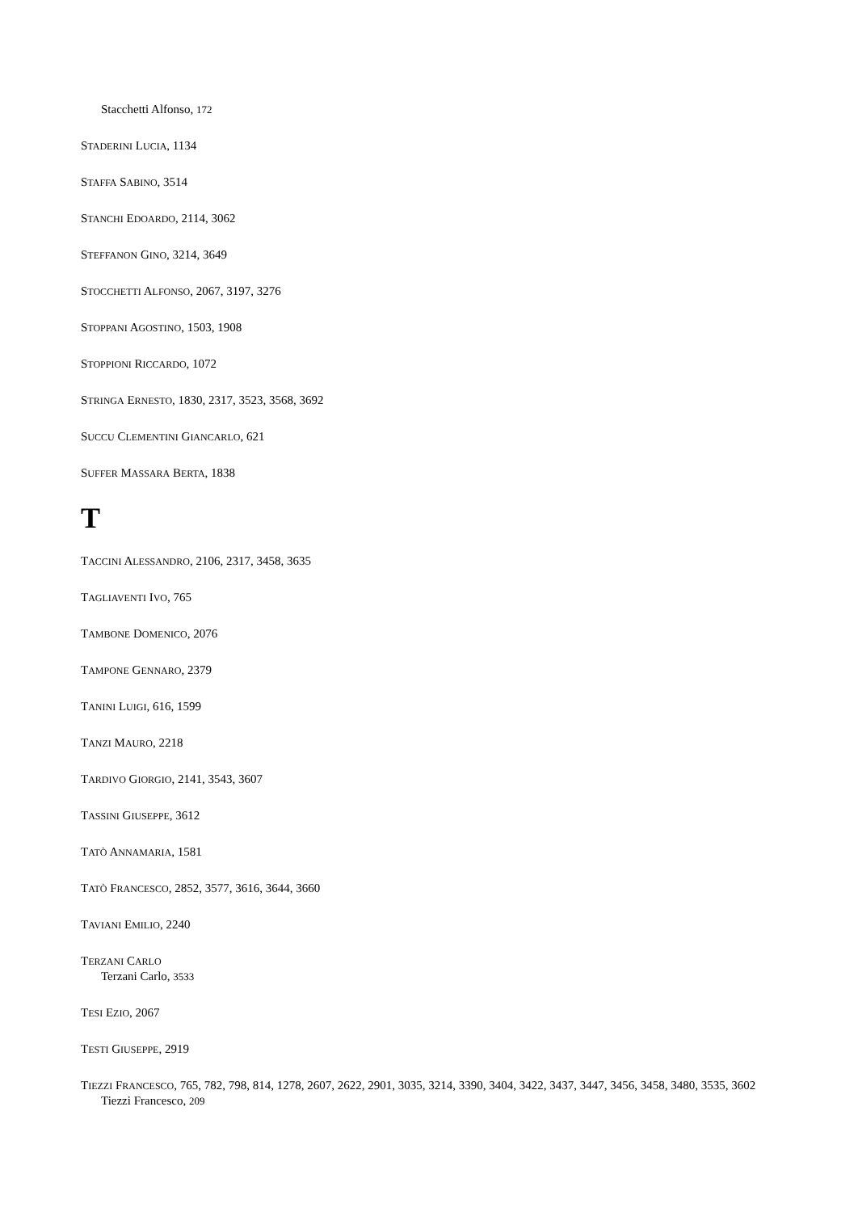Stacchetti Alfonso, 172
STADERINI LUCIA, 1134
STAFFA SABINO, 3514
STANCHI EDOARDO, 2114, 3062
STEFFANON GINO, 3214, 3649
STOCCHETTI ALFONSO, 2067, 3197, 3276
STOPPANI AGOSTINO, 1503, 1908
STOPPIONI RICCARDO, 1072
STRINGA ERNESTO, 1830, 2317, 3523, 3568, 3692
SUCCU CLEMENTINI GIANCARLO, 621
SUFFER MASSARA BERTA, 1838
T
TACCINI ALESSANDRO, 2106, 2317, 3458, 3635
TAGLIAVENTI IVO, 765
TAMBONE DOMENICO, 2076
TAMPONE GENNARO, 2379
TANINI LUIGI, 616, 1599
TANZI MAURO, 2218
TARDIVO GIORGIO, 2141, 3543, 3607
TASSINI GIUSEPPE, 3612
TATÒ ANNAMARIA, 1581
TATÒ FRANCESCO, 2852, 3577, 3616, 3644, 3660
TAVIANI EMILIO, 2240
TERZANI CARLO
Terzani Carlo, 3533
TESI EZIO, 2067
TESTI GIUSEPPE, 2919
TIEZZI FRANCESCO, 765, 782, 798, 814, 1278, 2607, 2622, 2901, 3035, 3214, 3390, 3404, 3422, 3437, 3447, 3456, 3458, 3480, 3535, 3602
Tiezzi Francesco, 209